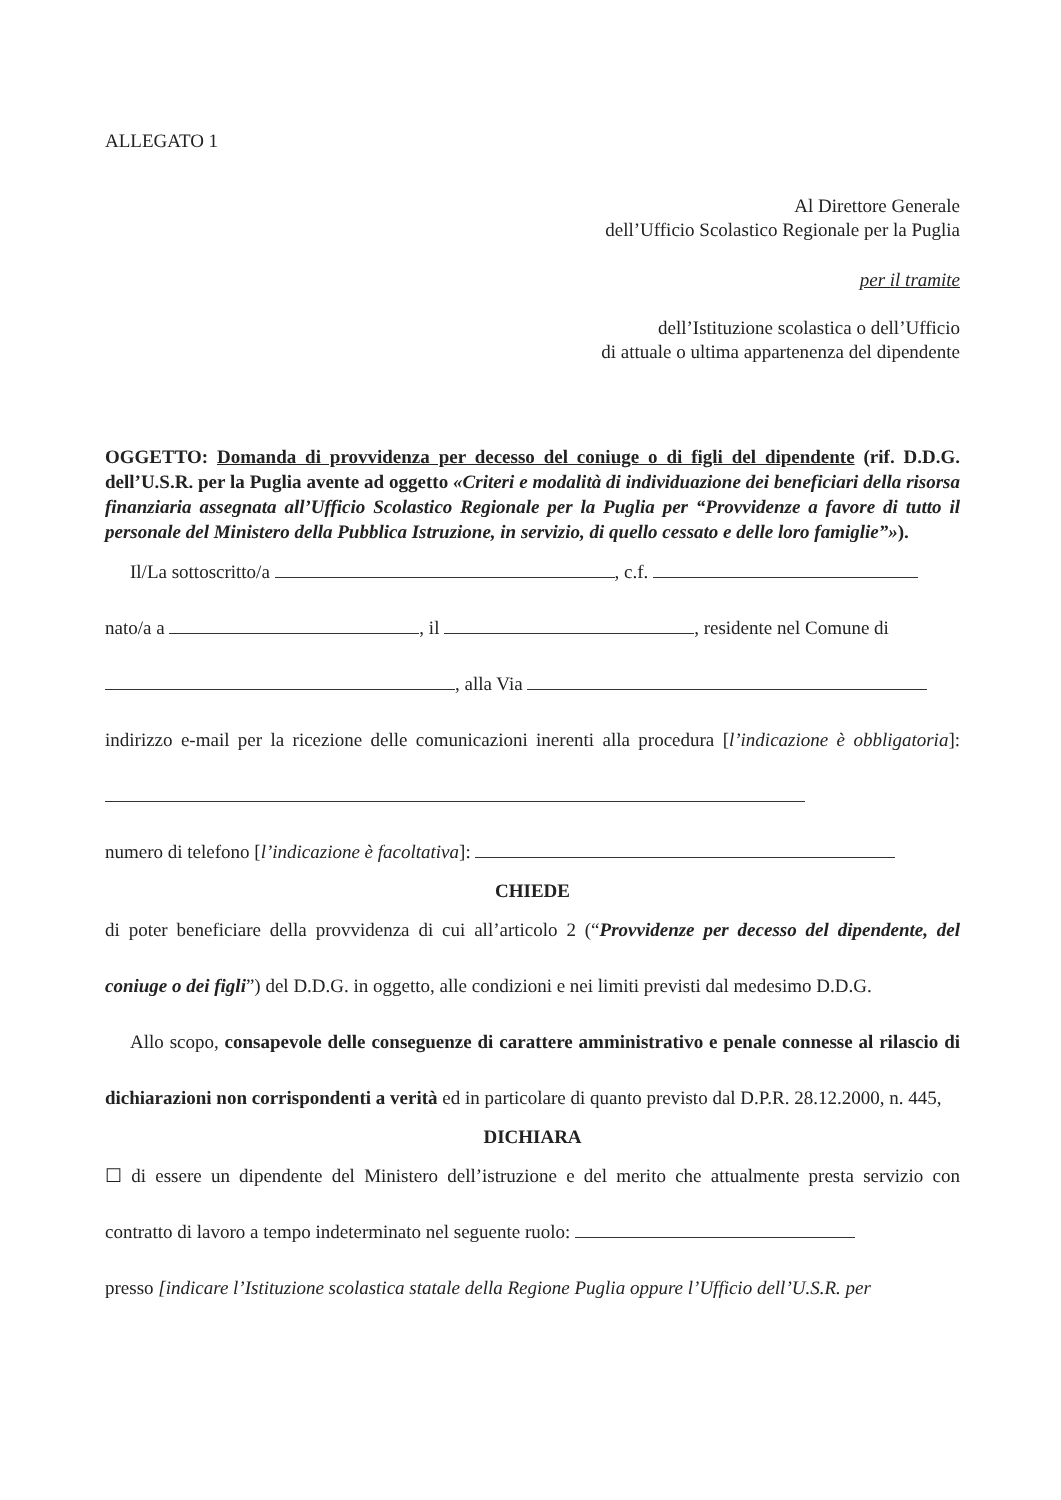ALLEGATO 1
Al Direttore Generale
dell’Ufficio Scolastico Regionale per la Puglia
per il tramite
dell’Istituzione scolastica o dell’Ufficio
di attuale o ultima appartenenza del dipendente
OGGETTO: Domanda di provvidenza per decesso del coniuge o di figli del dipendente (rif. D.D.G. dell’U.S.R. per la Puglia avente ad oggetto «Criteri e modalità di individuazione dei beneficiari della risorsa finanziaria assegnata all’Ufficio Scolastico Regionale per la Puglia per “Provvidenze a favore di tutto il personale del Ministero della Pubblica Istruzione, in servizio, di quello cessato e delle loro famiglie”»).
Il/La sottoscritto/a , c.f.
nato/a a , il , residente nel Comune di
, alla Via
indirizzo e-mail per la ricezione delle comunicazioni inerenti alla procedura [l’indicazione è obbligatoria]:
numero di telefono [l’indicazione è facoltativa]:
CHIEDE
di poter beneficiare della provvidenza di cui all’articolo 2 (“Provvidenze per decesso del dipendente, del coniuge o dei figli”) del D.D.G. in oggetto, alle condizioni e nei limiti previsti dal medesimo D.D.G.
Allo scopo, consapevole delle conseguenze di carattere amministrativo e penale connesse al rilascio di dichiarazioni non corrispondenti a verità ed in particolare di quanto previsto dal D.P.R. 28.12.2000, n. 445,
DICHIARA
☐ di essere un dipendente del Ministero dell’istruzione e del merito che attualmente presta servizio con contratto di lavoro a tempo indeterminato nel seguente ruolo:
presso [indicare l’Istituzione scolastica statale della Regione Puglia oppure l’Ufficio dell’U.S.R. per